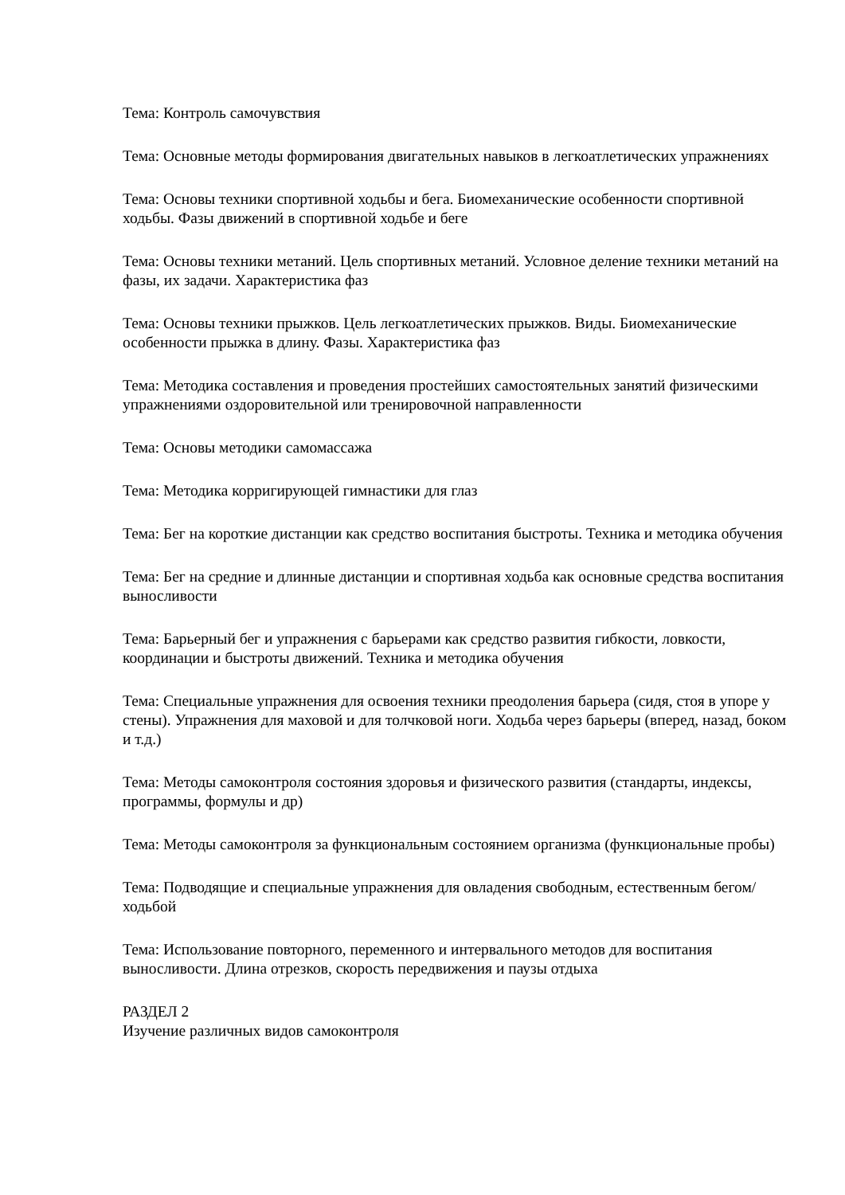Тема: Контроль самочувствия
Тема: Основные методы формирования двигательных навыков в легкоатлетических упражнениях
Тема: Основы техники спортивной ходьбы и бега. Биомеханические особенности спортивной ходьбы. Фазы движений в спортивной ходьбе и беге
Тема: Основы техники метаний. Цель спортивных метаний. Условное деление техники метаний на фазы, их задачи. Характеристика фаз
Тема: Основы техники прыжков. Цель легкоатлетических прыжков. Виды. Биомеханические особенности прыжка в длину. Фазы. Характеристика фаз
Тема: Методика составления и проведения простейших самостоятельных занятий физическими упражнениями оздоровительной или тренировочной направленности
Тема: Основы методики самомассажа
Тема: Методика корригирующей гимнастики для глаз
Тема: Бег на короткие дистанции как средство воспитания быстроты. Техника и методика обучения
Тема: Бег на средние и длинные дистанции и спортивная ходьба как основные средства воспитания выносливости
Тема: Барьерный бег и упражнения с барьерами как средство развития гибкости, ловкости, координации и быстроты движений. Техника и методика обучения
Тема: Специальные упражнения для освоения техники преодоления барьера (сидя, стоя в упоре у стены). Упражнения для маховой и для толчковой ноги. Ходьба через барьеры (вперед, назад, боком и т.д.)
Тема: Методы самоконтроля состояния здоровья и физического развития (стандарты, индексы, программы, формулы и др)
Тема: Методы самоконтроля за функциональным состоянием организма (функциональные пробы)
Тема: Подводящие и специальные упражнения для овладения свободным, естественным бегом/ходьбой
Тема: Использование повторного, переменного и интервального методов для воспитания выносливости. Длина отрезков, скорость передвижения и паузы отдыха
РАЗДЕЛ 2
Изучение различных видов самоконтроля